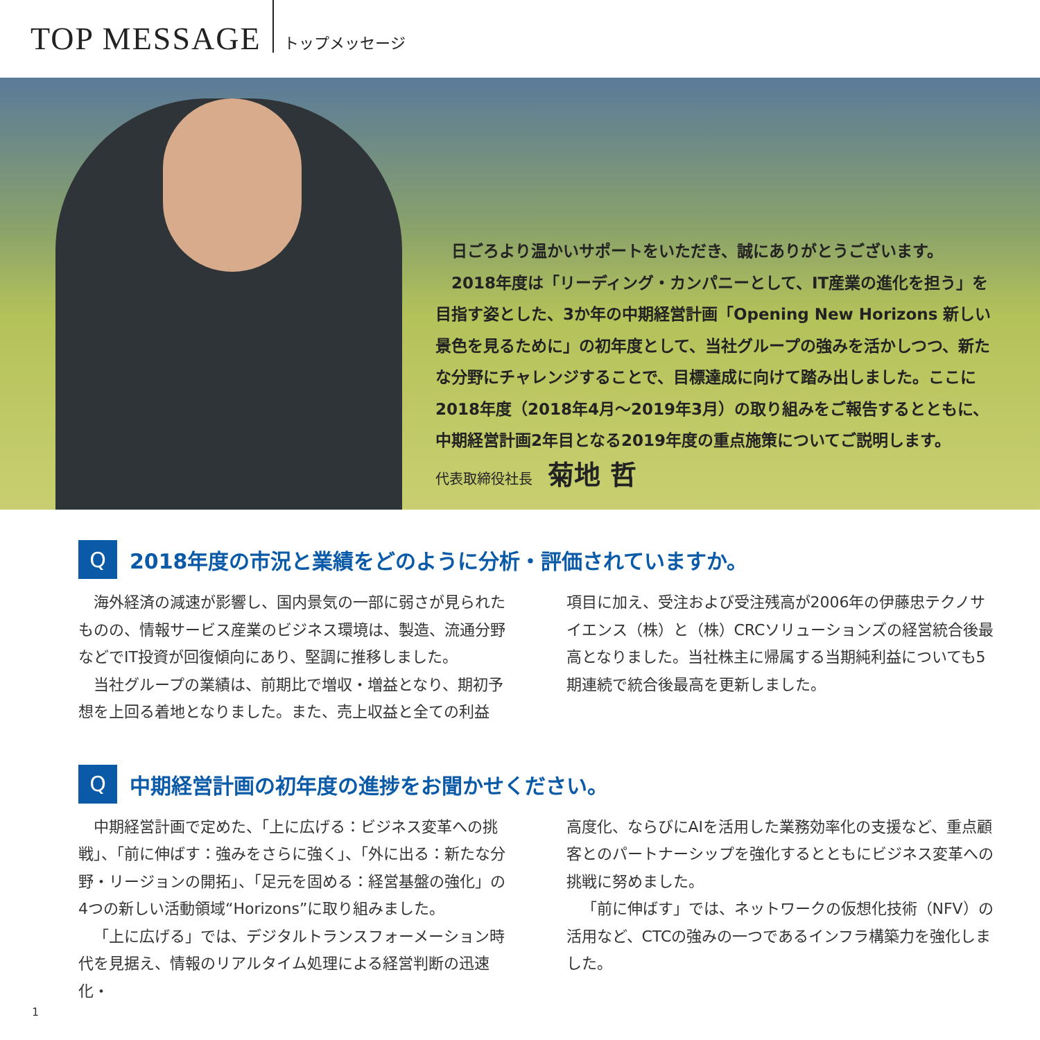TOP MESSAGE
トップメッセージ
日ごろより温かいサポートをいただき、誠にありがとうございます。
2018年度は「リーディング・カンパニーとして、IT産業の進化を担う」を目指す姿とした、3か年の中期経営計画「Opening New Horizons 新しい景色を見るために」の初年度として、当社グループの強みを活かしつつ、新たな分野にチャレンジすることで、目標達成に向けて踏み出しました。ここに2018年度（2018年4月～2019年3月）の取り組みをご報告するとともに、中期経営計画2年目となる2019年度の重点施策についてご説明します。
代表取締役社長 菊地 哲
Q
2018年度の市況と業績をどのように分析・評価されていますか。
海外経済の減速が影響し、国内景気の一部に弱さが見られたものの、情報サービス産業のビジネス環境は、製造、流通分野などでIT投資が回復傾向にあり、堅調に推移しました。
当社グループの業績は、前期比で増収・増益となり、期初予想を上回る着地となりました。また、売上収益と全ての利益
項目に加え、受注および受注残高が2006年の伊藤忠テクノサイエンス（株）と（株）CRCソリューションズの経営統合後最高となりました。当社株主に帰属する当期純利益についても5期連続で統合後最高を更新しました。
Q
中期経営計画の初年度の進捗をお聞かせください。
中期経営計画で定めた、「上に広げる：ビジネス変革への挑戦」、「前に伸ばす：強みをさらに強く」、「外に出る：新たな分野・リージョンの開拓」、「足元を固める：経営基盤の強化」の4つの新しい活動領域“Horizons”に取り組みました。
「上に広げる」では、デジタルトランスフォーメーション時代を見据え、情報のリアルタイム処理による経営判断の迅速化・
高度化、ならびにAIを活用した業務効率化の支援など、重点顧客とのパートナーシップを強化するとともにビジネス変革への挑戦に努めました。
「前に伸ばす」では、ネットワークの仮想化技術（NFV）の活用など、CTCの強みの一つであるインフラ構築力を強化しました。
1